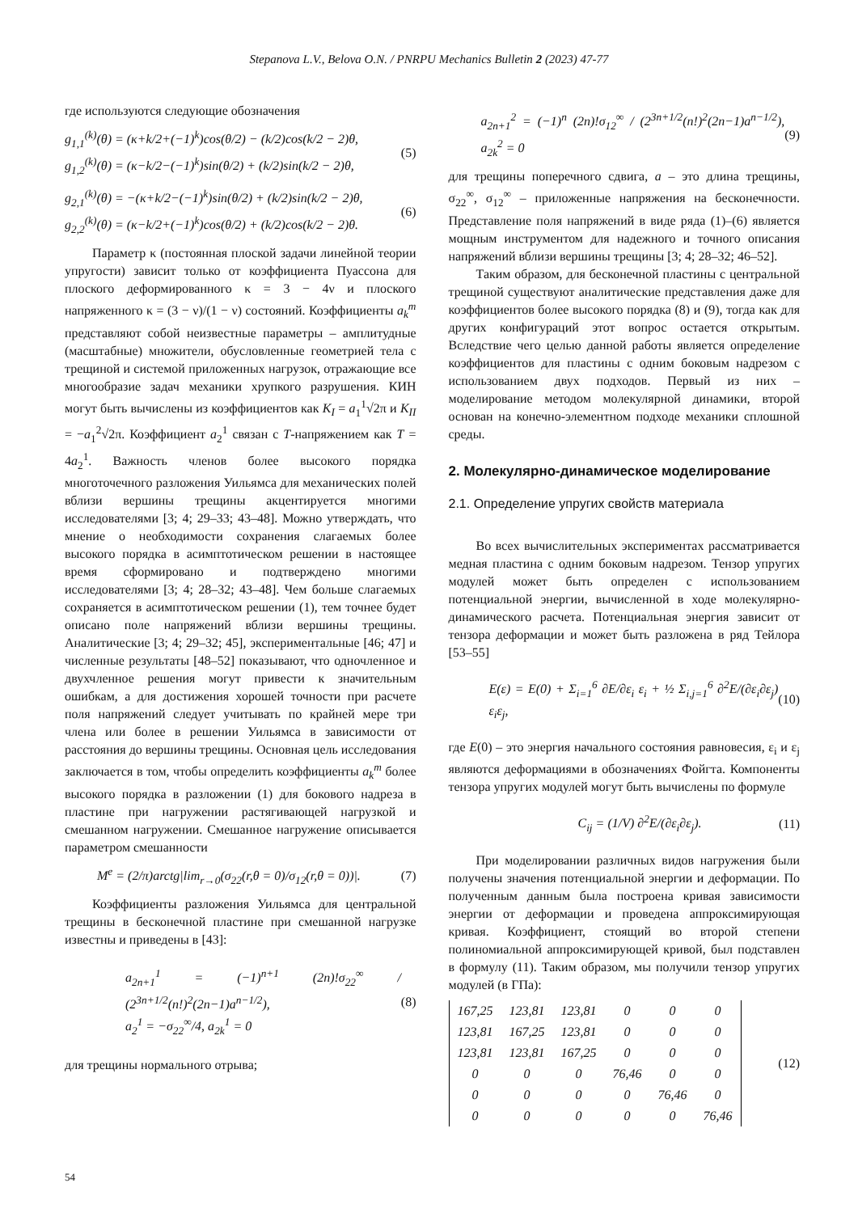Stepanova L.V., Belova O.N. / PNRPU Mechanics Bulletin 2 (2023) 47-77
где используются следующие обозначения
g<sub>1,1</sub><sup>(k)</sup>(θ) = (κ+k/2+(−1)<sup>k</sup>)cos(θ/2) − (k/2)cos(k/2 − 2)θ,
g<sub>1,2</sub><sup>(k)</sup>(θ) = (κ−k/2−(−1)<sup>k</sup>)sin(θ/2) + (k/2)sin(k/2 − 2)θ,
(5)
g<sub>2,1</sub><sup>(k)</sup>(θ) = −(κ+k/2−(−1)<sup>k</sup>)sin(θ/2) + (k/2)sin(k/2 − 2)θ,
g<sub>2,2</sub><sup>(k)</sup>(θ) = (κ−k/2+(−1)<sup>k</sup>)cos(θ/2) + (k/2)cos(k/2 − 2)θ.
(6)
Параметр κ (постоянная плоской задачи линейной теории упругости) зависит только от коэффициента Пуассона для плоского деформированного κ = 3 − 4ν и плоского напряженного κ = (3 − ν)/(1 − ν) состояний. Коэффициенты a<sub>k</sub><sup>m</sup> представляют собой неизвестные параметры – амплитудные (масштабные) множители, обусловленные геометрией тела с трещиной и системой приложенных нагрузок, отражающие все многообразие задач механики хрупкого разрушения. КИН могут быть вычислены из коэффициентов как K<sub>I</sub> = a<sub>1</sub><sup>1</sup>√2π и K<sub>II</sub> = −a<sub>1</sub><sup>2</sup>√2π. Коэффициент a<sub>2</sub><sup>1</sup> связан с T-напряжением как T = 4a<sub>2</sub><sup>1</sup>. Важность членов более высокого порядка многоточечного разложения Уильямса для механических полей вблизи вершины трещины акцентируется многими исследователями [3; 4; 29–33; 43–48]. Можно утверждать, что мнение о необходимости сохранения слагаемых более высокого порядка в асимптотическом решении в настоящее время сформировано и подтверждено многими исследователями [3; 4; 28–32; 43–48]. Чем больше слагаемых сохраняется в асимптотическом решении (1), тем точнее будет описано поле напряжений вблизи вершины трещины. Аналитические [3; 4; 29–32; 45], экспериментальные [46; 47] и численные результаты [48–52] показывают, что одночленное и двухчленное решения могут привести к значительным ошибкам, а для достижения хорошей точности при расчете поля напряжений следует учитывать по крайней мере три члена или более в решении Уильямса в зависимости от расстояния до вершины трещины. Основная цель исследования заключается в том, чтобы определить коэффициенты a<sub>k</sub><sup>m</sup> более высокого порядка в разложении (1) для бокового надреза в пластине при нагружении растягивающей нагрузкой и смешанном нагружении. Смешанное нагружение описывается параметром смешанности
M<sup>e</sup> = (2/π)arctg|lim<sub>r→0</sub>(σ<sub>22</sub>(r,θ = 0)/σ<sub>12</sub>(r,θ = 0))|.
(7)
Коэффициенты разложения Уильямса для центральной трещины в бесконечной пластине при смешанной нагрузке известны и приведены в [43]:
a<sub>2n+1</sub><sup>1</sup> = (−1)<sup>n+1</sup> (2n)!σ<sub>22</sub><sup>∞</sup> / (2<sup>3n+1/2</sup>(n!)<sup>2</sup>(2n−1)a<sup>n−1/2</sup>),
a<sub>2</sub><sup>1</sup> = −σ<sub>22</sub><sup>∞</sup>/4, a<sub>2k</sub><sup>1</sup> = 0
(8)
для трещины нормального отрыва;
a<sub>2n+1</sub><sup>2</sup> = (−1)<sup>n</sup> (2n)!σ<sub>12</sub><sup>∞</sup> / (2<sup>3n+1/2</sup>(n!)<sup>2</sup>(2n−1)a<sup>n−1/2</sup>), a<sub>2k</sub><sup>2</sup> = 0
(9)
для трещины поперечного сдвига, a – это длина трещины, σ<sub>22</sub><sup>∞</sup>, σ<sub>12</sub><sup>∞</sup> – приложенные напряжения на бесконечности. Представление поля напряжений в виде ряда (1)–(6) является мощным инструментом для надежного и точного описания напряжений вблизи вершины трещины [3; 4; 28–32; 46–52].
Таким образом, для бесконечной пластины с центральной трещиной существуют аналитические представления даже для коэффициентов более высокого порядка (8) и (9), тогда как для других конфигураций этот вопрос остается открытым. Вследствие чего целью данной работы является определение коэффициентов для пластины с одним боковым надрезом с использованием двух подходов. Первый из них – моделирование методом молекулярной динамики, второй основан на конечно-элементном подходе механики сплошной среды.
2. Молекулярно-динамическое моделирование
2.1. Определение упругих свойств материала
Во всех вычислительных экспериментах рассматривается медная пластина с одним боковым надрезом. Тензор упругих модулей может быть определен с использованием потенциальной энергии, вычисленной в ходе молекулярно-динамического расчета. Потенциальная энергия зависит от тензора деформации и может быть разложена в ряд Тейлора [53–55]
E(ε) = E(0) + Σ<sub>i=1</sub><sup>6</sup> ∂E/∂ε<sub>i</sub> ε<sub>i</sub> + ½ Σ<sub>i,j=1</sub><sup>6</sup> ∂<sup>2</sup>E/(∂ε<sub>i</sub>∂ε<sub>j</sub>) ε<sub>i</sub>ε<sub>j</sub>,
(10)
где E(0) – это энергия начального состояния равновесия, ε<sub>i</sub> и ε<sub>j</sub> являются деформациями в обозначениях Фойгта. Компоненты тензора упругих модулей могут быть вычислены по формуле
C<sub>ij</sub> = (1/V) ∂<sup>2</sup>E/(∂ε<sub>i</sub>∂ε<sub>j</sub>). (11)
При моделировании различных видов нагружения были получены значения потенциальной энергии и деформации. По полученным данным была построена кривая зависимости энергии от деформации и проведена аппроксимирующая кривая. Коэффициент, стоящий во второй степени полиномиальной аппроксимирующей кривой, был подставлен в формулу (11). Таким образом, мы получили тензор упругих модулей (в ГПа):
| 167,25 | 123,81 | 123,81 | 0 | 0 | 0 |
| 123,81 | 167,25 | 123,81 | 0 | 0 | 0 |
| 123,81 | 123,81 | 167,25 | 0 | 0 | 0 |
| 0 | 0 | 0 | 76,46 | 0 | 0 |
| 0 | 0 | 0 | 0 | 76,46 | 0 |
| 0 | 0 | 0 | 0 | 0 | 76,46 |
(12)
54